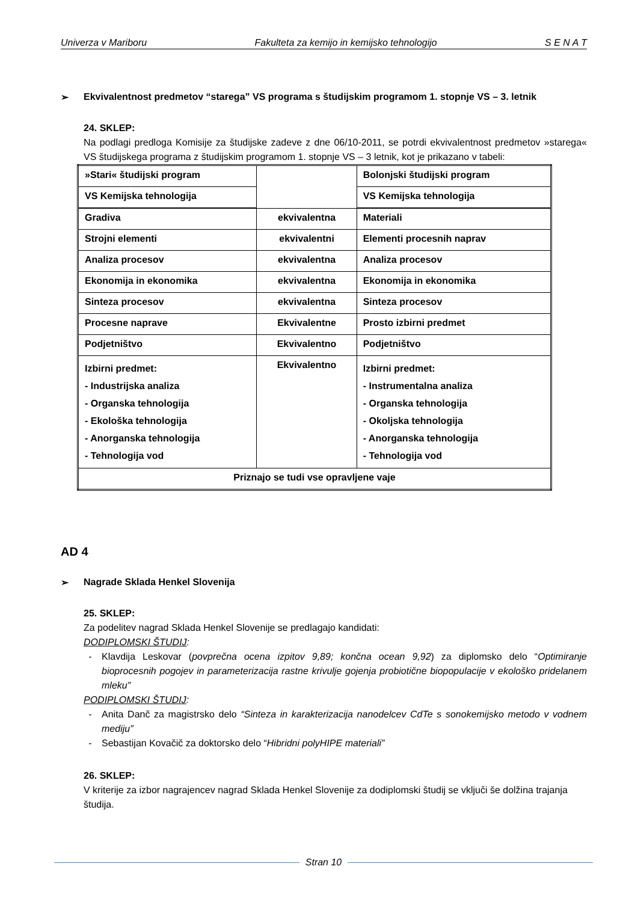Univerza v Mariboru Fakulteta za kemijo in kemijsko tehnologijo S E N A T
➢ Ekvivalentnost predmetov “starega” VS programa s študijskim programom 1. stopnje VS – 3. letnik
24. SKLEP:
Na podlagi predloga Komisije za študijske zadeve z dne 06/10-2011, se potrdi ekvivalentnost predmetov »starega« VS študijskega programa z študijskim programom 1. stopnje VS – 3 letnik, kot je prikazano v tabeli:
| »Stari« študijski program | | Bolonjski študijski program |
| VS Kemijska tehnologija | | VS Kemijska tehnologija |
| Gradiva | ekvivalentna | Materiali |
| Strojni elementi | ekvivalentni | Elementi procesnih naprav |
| Analiza procesov | ekvivalentna | Analiza procesov |
| Ekonomija in ekonomika | ekvivalentna | Ekonomija in ekonomika |
| Sinteza procesov | ekvivalentna | Sinteza procesov |
| Procesne naprave | Ekvivalentne | Prosto izbirni predmet |
| Podjetništvo | Ekvivalentno | Podjetništvo |
| Izbirni predmet: - Industrijska analiza - Organska tehnologija - Ekološka tehnologija - Anorganska tehnologija - Tehnologija vod | Ekvivalentno | Izbirni predmet: - Instrumentalna analiza - Organska tehnologija - Okoljska tehnologija - Anorganska tehnologija - Tehnologija vod |
| Priznajo se tudi vse opravljene vaje | | |
AD 4
➢ Nagrade Sklada Henkel Slovenija
25. SKLEP:
Za podelitev nagrad Sklada Henkel Slovenije se predlagajo kandidati:
DODIPLOMSKI ŠTUDIJ:
- Klavdija Leskovar (povprečna ocena izpitov 9,89; končna ocean 9,92) za diplomsko delo “Optimiranje bioprocesnih pogojev in parameterizacija rastne krivulje gojenja probiotične biopopulacije v ekološko pridelanem mleku”
PODIPLOMSKI ŠTUDIJ:
- Anita Danč za magistrsko delo “Sinteza in karakterizacija nanodelcev CdTe s sonokemijsko metodo v vodnem mediju”
- Sebastijan Kovačič za doktorsko delo “Hibridni polyHIPE materiali”
26. SKLEP:
V kriterije za izbor nagrajencev nagrad Sklada Henkel Slovenije za dodiplomski študij se vključi še dolžina trajanja študija.
Stran 10